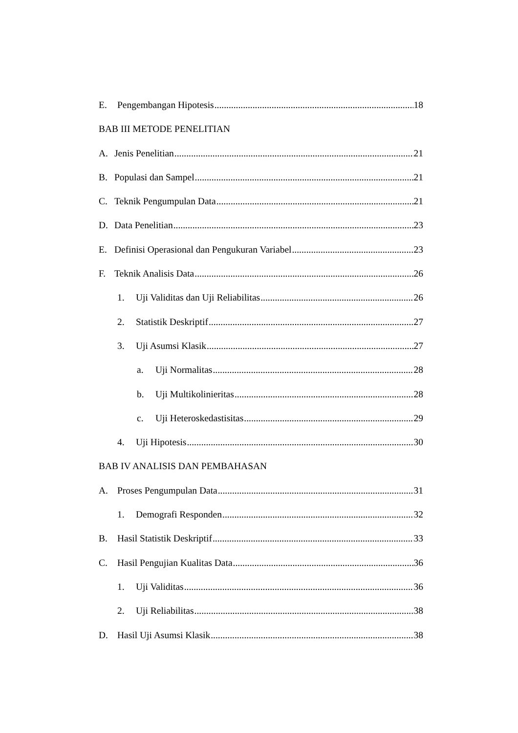E. Pengembangan Hipotesis 18
BAB III METODE PENELITIAN
A. Jenis Penelitian 21
B. Populasi dan Sampel 21
C. Teknik Pengumpulan Data 21
D. Data Penelitian 23
E. Definisi Operasional dan Pengukuran Variabel 23
F. Teknik Analisis Data 26
1. Uji Validitas dan Uji Reliabilitas 26
2. Statistik Deskriptif 27
3. Uji Asumsi Klasik 27
a. Uji Normalitas 28
b. Uji Multikolinieritas 28
c. Uji Heteroskedastisitas 29
4. Uji Hipotesis 30
BAB IV ANALISIS DAN PEMBAHASAN
A. Proses Pengumpulan Data 31
1. Demografi Responden 32
B. Hasil Statistik Deskriptif 33
C. Hasil Pengujian Kualitas Data 36
1. Uji Validitas 36
2. Uji Reliabilitas 38
D. Hasil Uji Asumsi Klasik 38